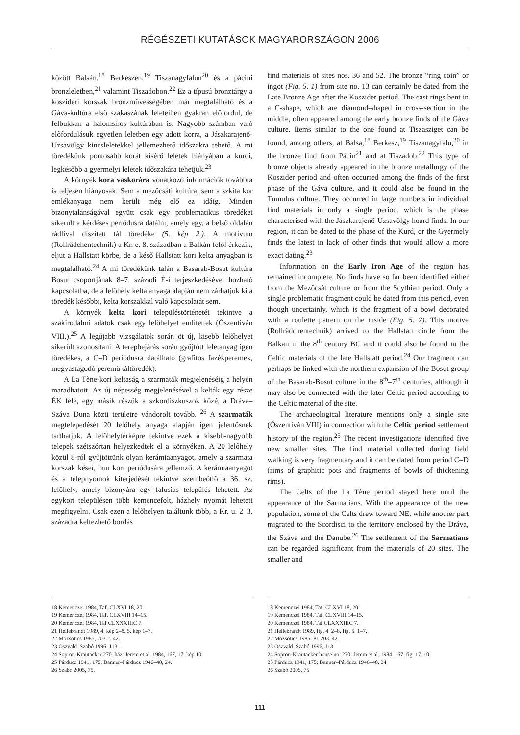RÉGÉSZETI KUTATÁSOK MAGYARORSZÁGON 2006
között Balsán,<sup>18</sup> Berkeszen,<sup>19</sup> Tiszanagyfalun<sup>20</sup> és a pácini bronzleletben,<sup>21</sup> valamint Tiszadobon.<sup>22</sup> Ez a típusú bronztárgy a koszideri korszak bronzművességében már megtalálható és a Gáva-kultúra első szakaszának leleteiben gyakran előfordul, de felbukkan a halomsíros kultúrában is. Nagyobb számban való előfordulásuk egyetlen leletben egy adott korra, a Jászkarajenő-Uzsavölgy kincsleletekkel jellemezhető időszakra tehető. A mi töredékünk pontosabb korát kísérő leletek hiányában a kurdi, legkésőbb a gyermelyi leletek időszakára tehetjük.<sup>23</sup>
A környék kora vaskorára vonatkozó információk továbbra is teljesen hiányosak. Sem a mezőcsáti kultúra, sem a szkíta kor emlékanyaga nem került még elő ez idáig. Minden bizonytalanságával együtt csak egy problematikus töredéket sikerült a kérdéses periódusra datálni, amely egy, a belső oldalán rádlival díszített tál töredéke (5. kép 2.). A motívum (Rollrädchentechnik) a Kr. e. 8. században a Balkán felől érkezik, eljut a Hallstatt körbe, de a késő Hallstatt kori kelta anyagban is megtalálható.<sup>24</sup> A mi töredékünk talán a Basarab-Bosut kultúra Bosut csoportjának 8–7. századi É-i terjeszkedésével hozható kapcsolatba, de a lelőhely kelta anyaga alapján nem zárhatjuk ki a töredék későbbi, kelta korszakkal való kapcsolatát sem.
A környék kelta kori településtörténetét tekintve a szakirodalmi adatok csak egy lelőhelyet említettek (Ószentiván VIII.).<sup>25</sup> A legújabb vizsgálatok során öt új, kisebb lelőhelyet sikerült azonosítani. A terepbejárás során gyűjtött leletanyag igen töredékes, a C–D periódusra datálható (grafitos fazékperemek, megvastagodó peremű táltöredék).
A La Tène-kori keltaság a szarmaták megjelenéséig a helyén maradhatott. Az új népesség megjelenésével a kelták egy része ÉK felé, egy másik részük a szkordiszkuszok közé, a Dráva–Száva–Duna közti területre vándorolt tovább. <sup>26</sup> A szarmaták megtelepedését 20 lelőhely anyaga alapján igen jelentősnek tarthatjuk. A lelőhelytérképre tekintve ezek a kisebb-nagyobb telepek szétszórtan helyezkedtek el a környéken. A 20 lelőhely közül 8-ról gyűjtöttünk olyan kerámiaanyagot, amely a szarmata korszak kései, hun kori periódusára jellemző. A kerámiaanyagot és a telepnyomok kiterjedését tekintve szembeötlő a 36. sz. lelőhely, amely bizonyára egy falusias település lehetett. Az egykori településen több kemencefolt, házhely nyomát lehetett megfigyelni. Csak ezen a lelőhelyen találtunk több, a Kr. u. 2–3. századra keltezhető bordás
find materials of sites nos. 36 and 52. The bronze “ring coin” or ingot (Fig. 5. 1) from site no. 13 can certainly be dated from the Late Bronze Age after the Koszider period. The cast rings bent in a C-shape, which are diamond-shaped in cross-section in the middle, often appeared among the early bronze finds of the Gáva culture. Items similar to the one found at Tiszasziget can be found, among others, at Balsa,<sup>18</sup> Berkesz,<sup>19</sup> Tiszanagyfalu,<sup>20</sup> in the bronze find from Pácin<sup>21</sup> and at Tiszadob.<sup>22</sup> This type of bronze objects already appeared in the bronze metallurgy of the Koszider period and often occurred among the finds of the first phase of the Gáva culture, and it could also be found in the Tumulus culture. They occurred in large numbers in individual find materials in only a single period, which is the phase characterised with the Jászkarajenő-Uzsavölgy hoard finds. In our region, it can be dated to the phase of the Kurd, or the Gyermely finds the latest in lack of other finds that would allow a more exact dating.<sup>23</sup>
Information on the Early Iron Age of the region has remained incomplete. No finds have so far been identified either from the Mezőcsát culture or from the Scythian period. Only a single problematic fragment could be dated from this period, even though uncertainly, which is the fragment of a bowl decorated with a roulette pattern on the inside (Fig. 5. 2). This motive (Rollrädchentechnik) arrived to the Hallstatt circle from the Balkan in the 8<sup>th</sup> century BC and it could also be found in the Celtic materials of the late Hallstatt period.<sup>24</sup> Our fragment can perhaps be linked with the northern expansion of the Bosut group of the Basarab-Bosut culture in the 8<sup>th</sup>–7<sup>th</sup> centuries, although it may also be connected with the later Celtic period according to the Celtic material of the site.
The archaeological literature mentions only a single site (Ószentiván VIII) in connection with the Celtic period settlement history of the region.<sup>25</sup> The recent investigations identified five new smaller sites. The find material collected during field walking is very fragmentary and it can be dated from period C–D (rims of graphitic pots and fragments of bowls of thickening rims).
The Celts of the La Tène period stayed here until the appearance of the Sarmatians. With the appearance of the new population, some of the Celts drew toward NE, while another part migrated to the Scordisci to the territory enclosed by the Dráva, the Száva and the Danube.<sup>26</sup> The settlement of the Sarmatians can be regarded significant from the materials of 20 sites. The smaller and
18 Kemenczei 1984, Taf. CLXVI 18, 20.
19 Kemenczei 1984, Taf. CLXVIII 14–15.
20 Kemenczei 1984, Taf CLXXXIIIC 7.
21 Hellebrandt 1989, 4. kép 2–8. 5. kép 1–7.
22 Mozsolics 1985, 203. t. 42.
23 Oszvald–Szabó 1996, 113.
24 Sopron-Krautacker 270. ház: Jerem et al. 1984, 167, 17. kép 10.
25 Párducz 1941, 175; Banner–Párducz 1946–48, 24.
26 Szabó 2005, 75.
18 Kemenczei 1984, Taf. CLXVI 18, 20
19 Kemenczei 1984, Taf. CLXVIII 14–15.
20 Kemenczei 1984, Taf CLXXXIIIC 7.
21 Hellebrandt 1989, fig. 4. 2–8, fig. 5. 1–7.
22 Mozsolics 1985, Pl. 203. 42.
23 Oszvald–Szabó 1996, 113
24 Sopron-Krautacker house no. 270: Jerem et al. 1984, 167, fig. 17. 10
25 Párducz 1941, 175; Banner–Párducz 1946–48, 24
26 Szabó 2005, 75
111